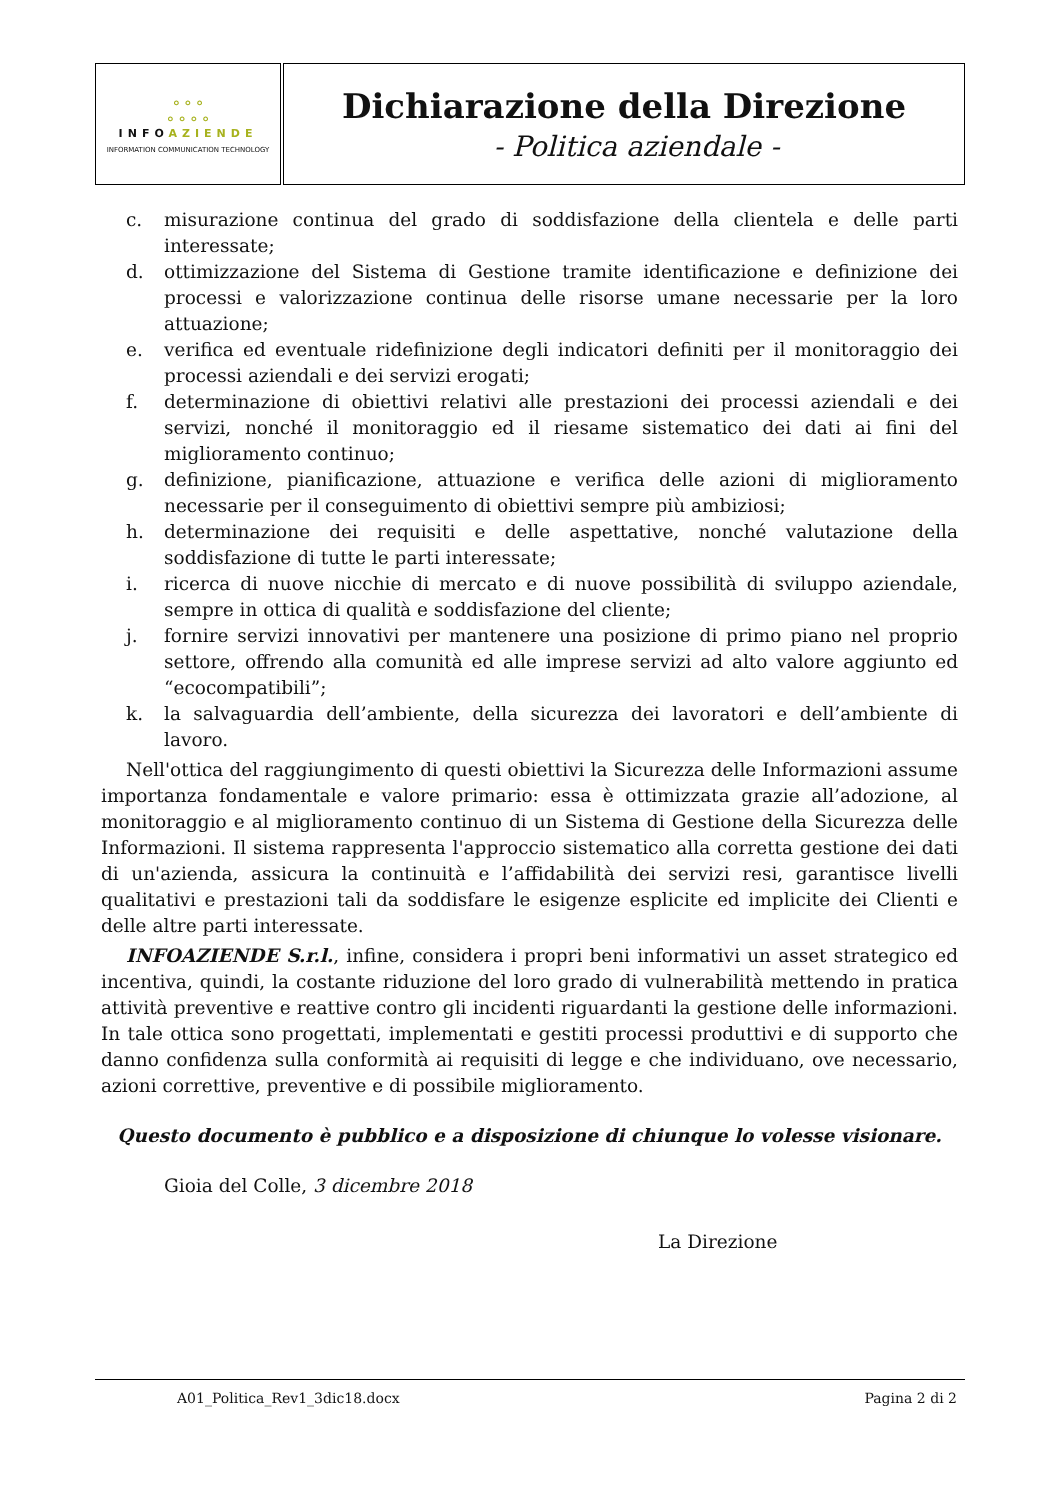| ⚬⚬⚬ ⚬⚬⚬⚬ INFO AZIENDE INFORMATION COMMUNICATION TECHNOLOGY | Dichiarazione della Direzione - Politica aziendale - |
c. misurazione continua del grado di soddisfazione della clientela e delle parti interessate;
d. ottimizzazione del Sistema di Gestione tramite identificazione e definizione dei processi e valorizzazione continua delle risorse umane necessarie per la loro attuazione;
e. verifica ed eventuale ridefinizione degli indicatori definiti per il monitoraggio dei processi aziendali e dei servizi erogati;
f. determinazione di obiettivi relativi alle prestazioni dei processi aziendali e dei servizi, nonché il monitoraggio ed il riesame sistematico dei dati ai fini del miglioramento continuo;
g. definizione, pianificazione, attuazione e verifica delle azioni di miglioramento necessarie per il conseguimento di obiettivi sempre più ambiziosi;
h. determinazione dei requisiti e delle aspettative, nonché valutazione della soddisfazione di tutte le parti interessate;
i. ricerca di nuove nicchie di mercato e di nuove possibilità di sviluppo aziendale, sempre in ottica di qualità e soddisfazione del cliente;
j. fornire servizi innovativi per mantenere una posizione di primo piano nel proprio settore, offrendo alla comunità ed alle imprese servizi ad alto valore aggiunto ed “ecocompatibili”;
k. la salvaguardia dell’ambiente, della sicurezza dei lavoratori e dell’ambiente di lavoro.
Nell'ottica del raggiungimento di questi obiettivi la Sicurezza delle Informazioni assume importanza fondamentale e valore primario: essa è ottimizzata grazie all’adozione, al monitoraggio e al miglioramento continuo di un Sistema di Gestione della Sicurezza delle Informazioni. Il sistema rappresenta l'approccio sistematico alla corretta gestione dei dati di un'azienda, assicura la continuità e l’affidabilità dei servizi resi, garantisce livelli qualitativi e prestazioni tali da soddisfare le esigenze esplicite ed implicite dei Clienti e delle altre parti interessate.
INFOAZIENDE S.r.l., infine, considera i propri beni informativi un asset strategico ed incentiva, quindi, la costante riduzione del loro grado di vulnerabilità mettendo in pratica attività preventive e reattive contro gli incidenti riguardanti la gestione delle informazioni. In tale ottica sono progettati, implementati e gestiti processi produttivi e di supporto che danno confidenza sulla conformità ai requisiti di legge e che individuano, ove necessario, azioni correttive, preventive e di possibile miglioramento.
Questo documento è pubblico e a disposizione di chiunque lo volesse visionare.
Gioia del Colle, 3 dicembre 2018
La Direzione
A01_Politica_Rev1_3dic18.docx Pagina 2 di 2